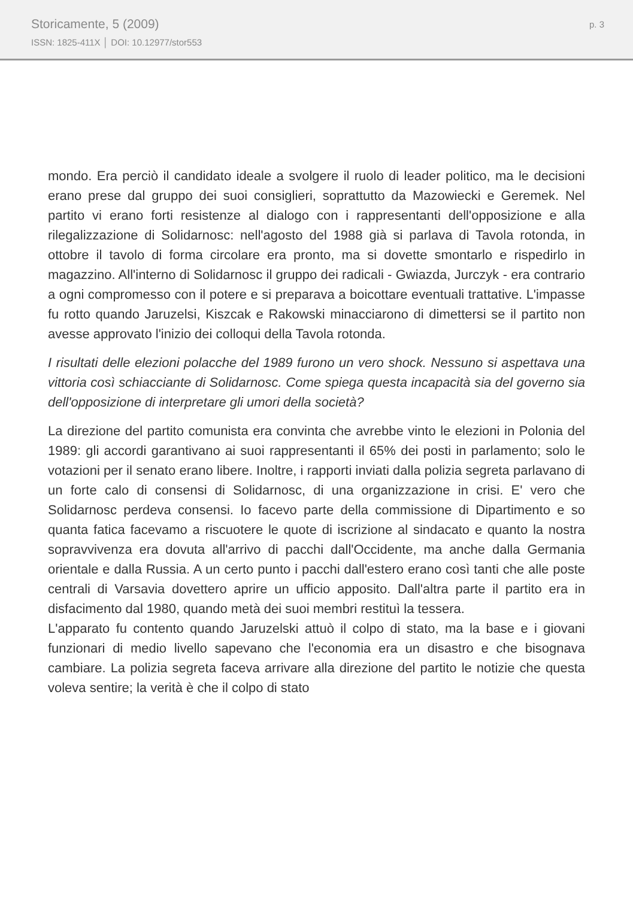Storicamente, 5 (2009)
ISSN: 1825-411X │ DOI: 10.12977/stor553
p. 3
mondo. Era perciò il candidato ideale a svolgere il ruolo di leader politico, ma le decisioni erano prese dal gruppo dei suoi consiglieri, soprattutto da Mazowiecki e Geremek. Nel partito vi erano forti resistenze al dialogo con i rappresentanti dell'opposizione e alla rilegalizzazione di Solidarnosc: nell'agosto del 1988 già si parlava di Tavola rotonda, in ottobre il tavolo di forma circolare era pronto, ma si dovette smontarlo e rispedirlo in magazzino. All'interno di Solidarnosc il gruppo dei radicali - Gwiazda, Jurczyk - era contrario a ogni compromesso con il potere e si preparava a boicottare eventuali trattative. L'impasse fu rotto quando Jaruzelsi, Kiszcak e Rakowski minacciarono di dimettersi se il partito non avesse approvato l'inizio dei colloqui della Tavola rotonda.
I risultati delle elezioni polacche del 1989 furono un vero shock. Nessuno si aspettava una vittoria così schiacciante di Solidarnosc. Come spiega questa incapacità sia del governo sia dell'opposizione di interpretare gli umori della società?
La direzione del partito comunista era convinta che avrebbe vinto le elezioni in Polonia del 1989: gli accordi garantivano ai suoi rappresentanti il 65% dei posti in parlamento; solo le votazioni per il senato erano libere. Inoltre, i rapporti inviati dalla polizia segreta parlavano di un forte calo di consensi di Solidarnosc, di una organizzazione in crisi. E' vero che Solidarnosc perdeva consensi. Io facevo parte della commissione di Dipartimento e so quanta fatica facevamo a riscuotere le quote di iscrizione al sindacato e quanto la nostra sopravvivenza era dovuta all'arrivo di pacchi dall'Occidente, ma anche dalla Germania orientale e dalla Russia. A un certo punto i pacchi dall'estero erano così tanti che alle poste centrali di Varsavia dovettero aprire un ufficio apposito. Dall'altra parte il partito era in disfacimento dal 1980, quando metà dei suoi membri restituì la tessera.
L'apparato fu contento quando Jaruzelski attuò il colpo di stato, ma la base e i giovani funzionari di medio livello sapevano che l'economia era un disastro e che bisognava cambiare. La polizia segreta faceva arrivare alla direzione del partito le notizie che questa voleva sentire; la verità è che il colpo di stato